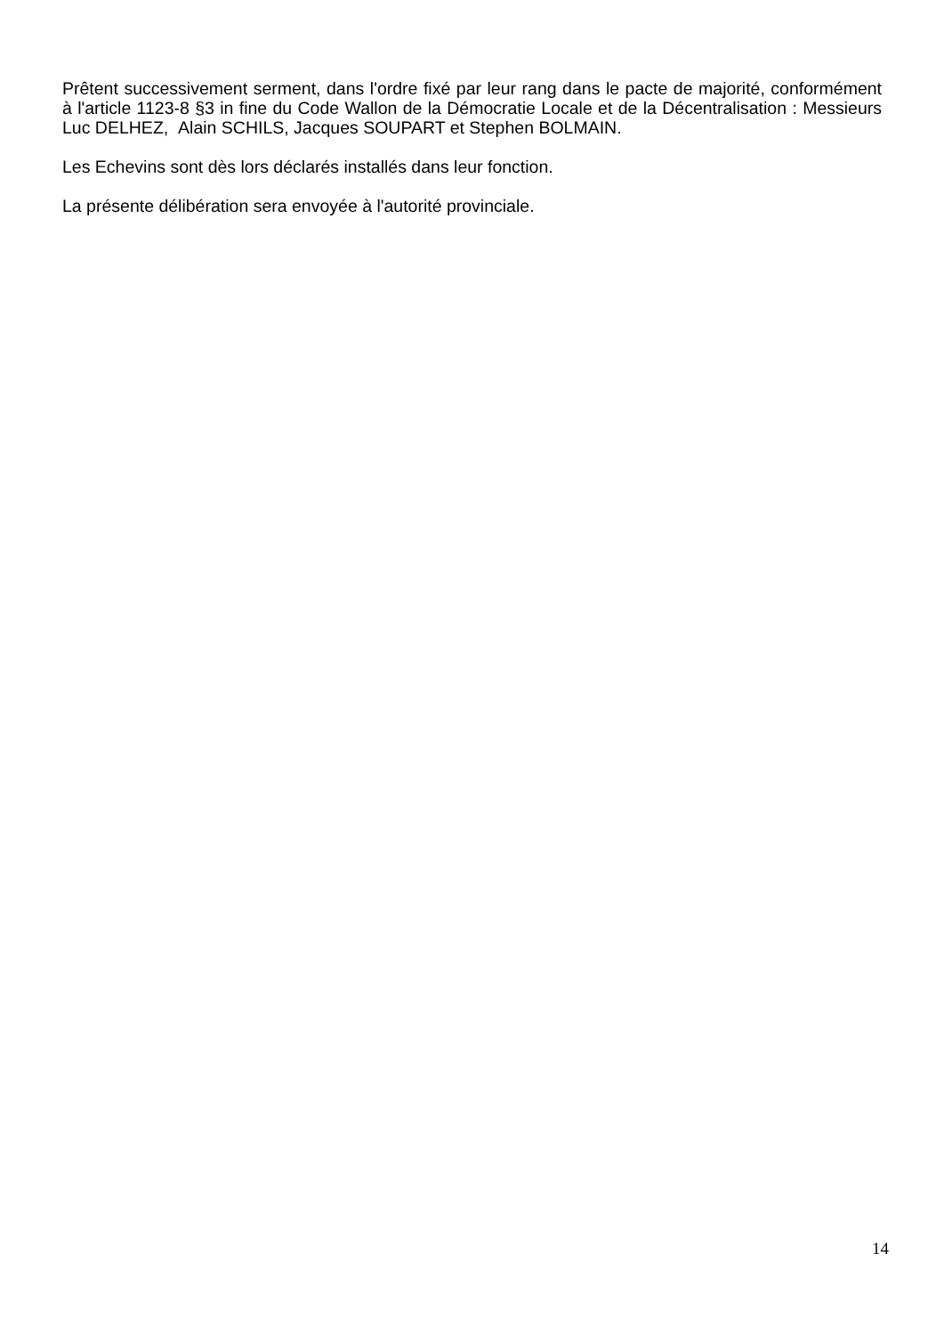Prêtent successivement serment, dans l'ordre fixé par leur rang dans le pacte de majorité, conformément à l'article 1123-8 §3 in fine du Code Wallon de la Démocratie Locale et de la Décentralisation : Messieurs Luc DELHEZ, Alain SCHILS, Jacques SOUPART et Stephen BOLMAIN.
Les Echevins sont dès lors déclarés installés dans leur fonction.
La présente délibération sera envoyée à l'autorité provinciale.
14